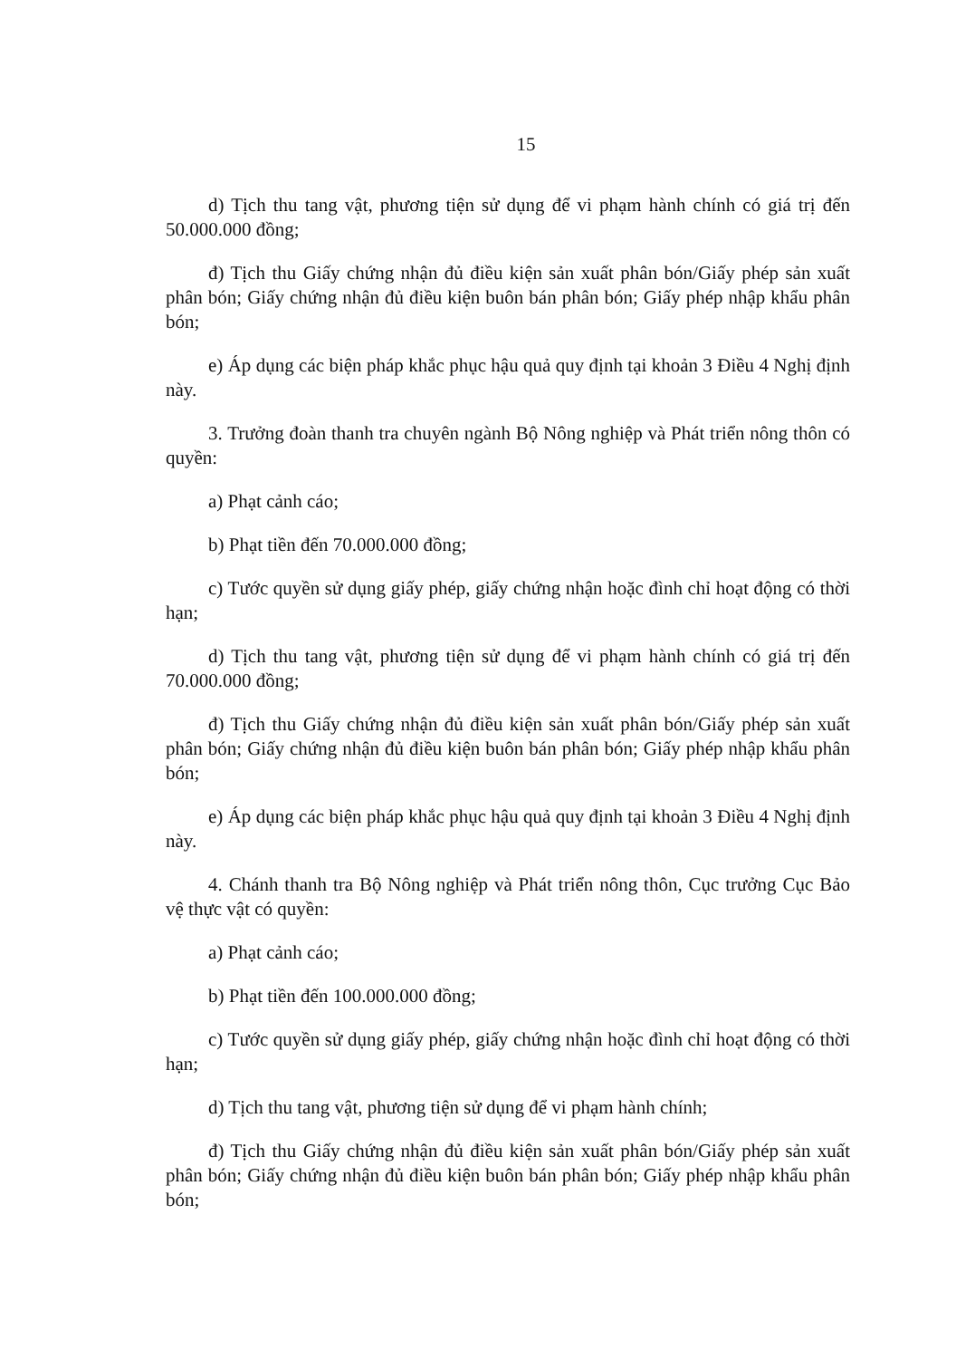15
d) Tịch thu tang vật, phương tiện sử dụng để vi phạm hành chính có giá trị đến 50.000.000 đồng;
đ) Tịch thu Giấy chứng nhận đủ điều kiện sản xuất phân bón/Giấy phép sản xuất phân bón; Giấy chứng nhận đủ điều kiện buôn bán phân bón; Giấy phép nhập khẩu phân bón;
e) Áp dụng các biện pháp khắc phục hậu quả quy định tại khoản 3 Điều 4 Nghị định này.
3. Trưởng đoàn thanh tra chuyên ngành Bộ Nông nghiệp và Phát triển nông thôn có quyền:
a) Phạt cảnh cáo;
b) Phạt tiền đến 70.000.000 đồng;
c) Tước quyền sử dụng giấy phép, giấy chứng nhận hoặc đình chỉ hoạt động có thời hạn;
d) Tịch thu tang vật, phương tiện sử dụng để vi phạm hành chính có giá trị đến 70.000.000 đồng;
đ) Tịch thu Giấy chứng nhận đủ điều kiện sản xuất phân bón/Giấy phép sản xuất phân bón; Giấy chứng nhận đủ điều kiện buôn bán phân bón; Giấy phép nhập khẩu phân bón;
e) Áp dụng các biện pháp khắc phục hậu quả quy định tại khoản 3 Điều 4 Nghị định này.
4. Chánh thanh tra Bộ Nông nghiệp và Phát triển nông thôn, Cục trưởng Cục Bảo vệ thực vật có quyền:
a) Phạt cảnh cáo;
b) Phạt tiền đến 100.000.000 đồng;
c) Tước quyền sử dụng giấy phép, giấy chứng nhận hoặc đình chỉ hoạt động có thời hạn;
d) Tịch thu tang vật, phương tiện sử dụng để vi phạm hành chính;
đ) Tịch thu Giấy chứng nhận đủ điều kiện sản xuất phân bón/Giấy phép sản xuất phân bón; Giấy chứng nhận đủ điều kiện buôn bán phân bón; Giấy phép nhập khẩu phân bón;